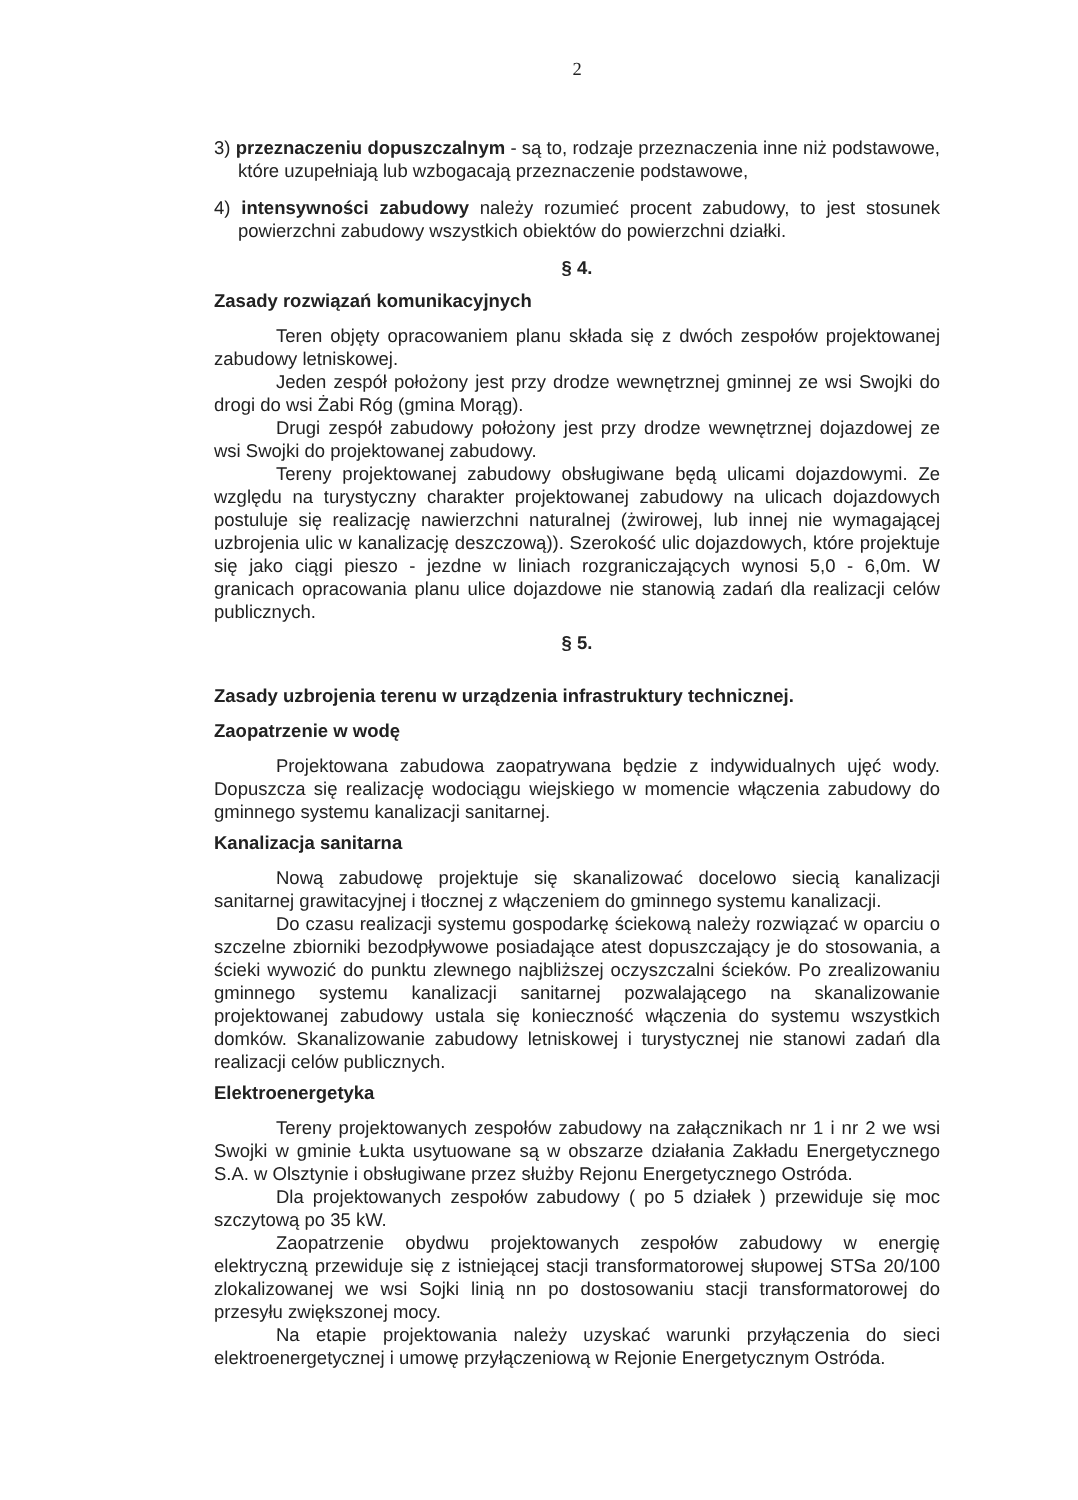2
3) przeznaczeniu dopuszczalnym - są to, rodzaje przeznaczenia inne niż podstawowe, które uzupełniają lub wzbogacają przeznaczenie podstawowe,
4) intensywności zabudowy należy rozumieć procent zabudowy, to jest stosunek powierzchni zabudowy wszystkich obiektów do powierzchni działki.
§ 4.
Zasady rozwiązań komunikacyjnych
Teren objęty opracowaniem planu składa się z dwóch zespołów projektowanej zabudowy letniskowej.
Jeden zespół położony jest przy drodze wewnętrznej gminnej ze wsi Swojki do drogi do wsi Żabi Róg (gmina Morąg).
Drugi zespół zabudowy położony jest przy drodze wewnętrznej dojazdowej ze wsi Swojki do projektowanej zabudowy.
Tereny projektowanej zabudowy obsługiwane będą ulicami dojazdowymi. Ze względu na turystyczny charakter projektowanej zabudowy na ulicach dojazdowych postuluje się realizację nawierzchni naturalnej (żwirowej, lub innej nie wymagającej uzbrojenia ulic w kanalizację deszczową)). Szerokość ulic dojazdowych, które projektuje się jako ciągi pieszo - jezdne w liniach rozgraniczających wynosi 5,0 - 6,0m. W granicach opracowania planu ulice dojazdowe nie stanowią zadań dla realizacji celów publicznych.
§ 5.
Zasady uzbrojenia terenu w urządzenia infrastruktury technicznej.
Zaopatrzenie w wodę
Projektowana zabudowa zaopatrywana będzie z indywidualnych ujęć wody. Dopuszcza się realizację wodociągu wiejskiego w momencie włączenia zabudowy do gminnego systemu kanalizacji sanitarnej.
Kanalizacja sanitarna
Nową zabudowę projektuje się skanalizować docelowo siecią kanalizacji sanitarnej grawitacyjnej i tłocznej z włączeniem do gminnego systemu kanalizacji.
Do czasu realizacji systemu gospodarkę ściekową należy rozwiązać w oparciu o szczelne zbiorniki bezodpływowe posiadające atest dopuszczający je do stosowania, a ścieki wywozić do punktu zlewnego najbliższej oczyszczalni ścieków. Po zrealizowaniu gminnego systemu kanalizacji sanitarnej pozwalającego na skanalizowanie projektowanej zabudowy ustala się konieczność włączenia do systemu wszystkich domków. Skanalizowanie zabudowy letniskowej i turystycznej nie stanowi zadań dla realizacji celów publicznych.
Elektroenergetyka
Tereny projektowanych zespołów zabudowy na załącznikach nr 1 i nr 2 we wsi Swojki w gminie Łukta usytuowane są w obszarze działania Zakładu Energetycznego S.A. w Olsztynie i obsługiwane przez służby Rejonu Energetycznego Ostróda.
Dla projektowanych zespołów zabudowy ( po 5 działek ) przewiduje się moc szczytową po 35 kW.
Zaopatrzenie obydwu projektowanych zespołów zabudowy w energię elektryczną przewiduje się z istniejącej stacji transformatorowej słupowej STSa 20/100 zlokalizowanej we wsi Sojki linią nn po dostosowaniu stacji transformatorowej do przesyłu zwiększonej mocy.
Na etapie projektowania należy uzyskać warunki przyłączenia do sieci elektroenergetycznej i umowę przyłączeniową w Rejonie Energetycznym Ostróda.